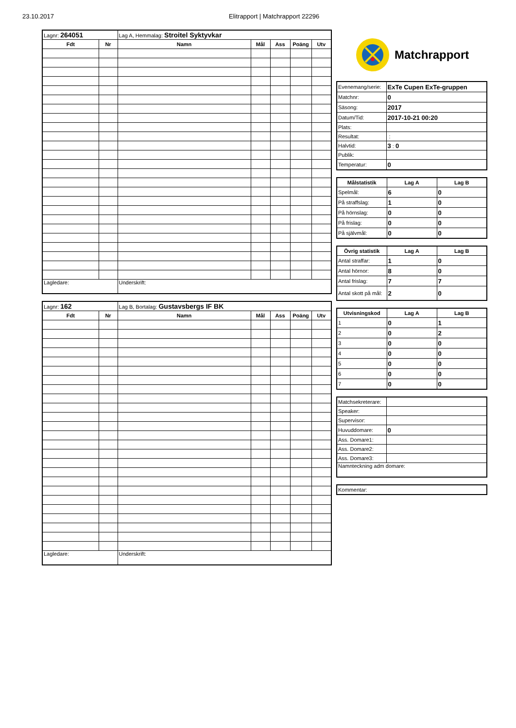23.10.2017 Elitrapport | Matchrapport 22296
| Lagnr: 264051 | | Lag A, Hemmalag: Stroitel Syktyvkar | | | | |
| Fdt | Nr | Namn | Mål | Ass | Poäng | Utv |
| Lagledare: | | Underskrift: | | | | |
| Lagnr: 162 | | Lag B, Bortalag: Gustavsbergs IF BK | | | | |
| Fdt | Nr | Namn | Mål | Ass | Poäng | Utv |
| Lagledare: | | Underskrift: | | | | |
Matchrapport
| Evenemang/serie: | ExTe Cupen ExTe-gruppen |
| Matchnr: | 0 |
| Säsong: | 2017 |
| Datum/Tid: | 2017-10-21 00:20 |
| Plats: | |
| Resultat: | : |
| Halvtid: | 3 : 0 |
| Publik: | |
| Temperatur: | 0 |
| Målstatistik | Lag A | Lag B |
| --- | --- | --- |
| Spelmål: | 6 | 0 |
| På straffslag: | 1 | 0 |
| På hörnslag: | 0 | 0 |
| På frislag: | 0 | 0 |
| På självmål: | 0 | 0 |
| Övrig statistik | Lag A | Lag B |
| --- | --- | --- |
| Antal straffar: | 1 | 0 |
| Antal hörnor: | 8 | 0 |
| Antal frislag: | 7 | 7 |
| Antal skott på mål: | 2 | 0 |
| Utvisningskod | Lag A | Lag B |
| --- | --- | --- |
| 1 | 0 | 1 |
| 2 | 0 | 2 |
| 3 | 0 | 0 |
| 4 | 0 | 0 |
| 5 | 0 | 0 |
| 6 | 0 | 0 |
| 7 | 0 | 0 |
| Matchsekreterare: | |
| Speaker: | |
| Supervisor: | |
| Huvuddomare: | 0 |
| Ass. Domare1: | |
| Ass. Domare2: | |
| Ass. Domare3: | |
| Namnteckning adm domare: | |
| Kommentar: |